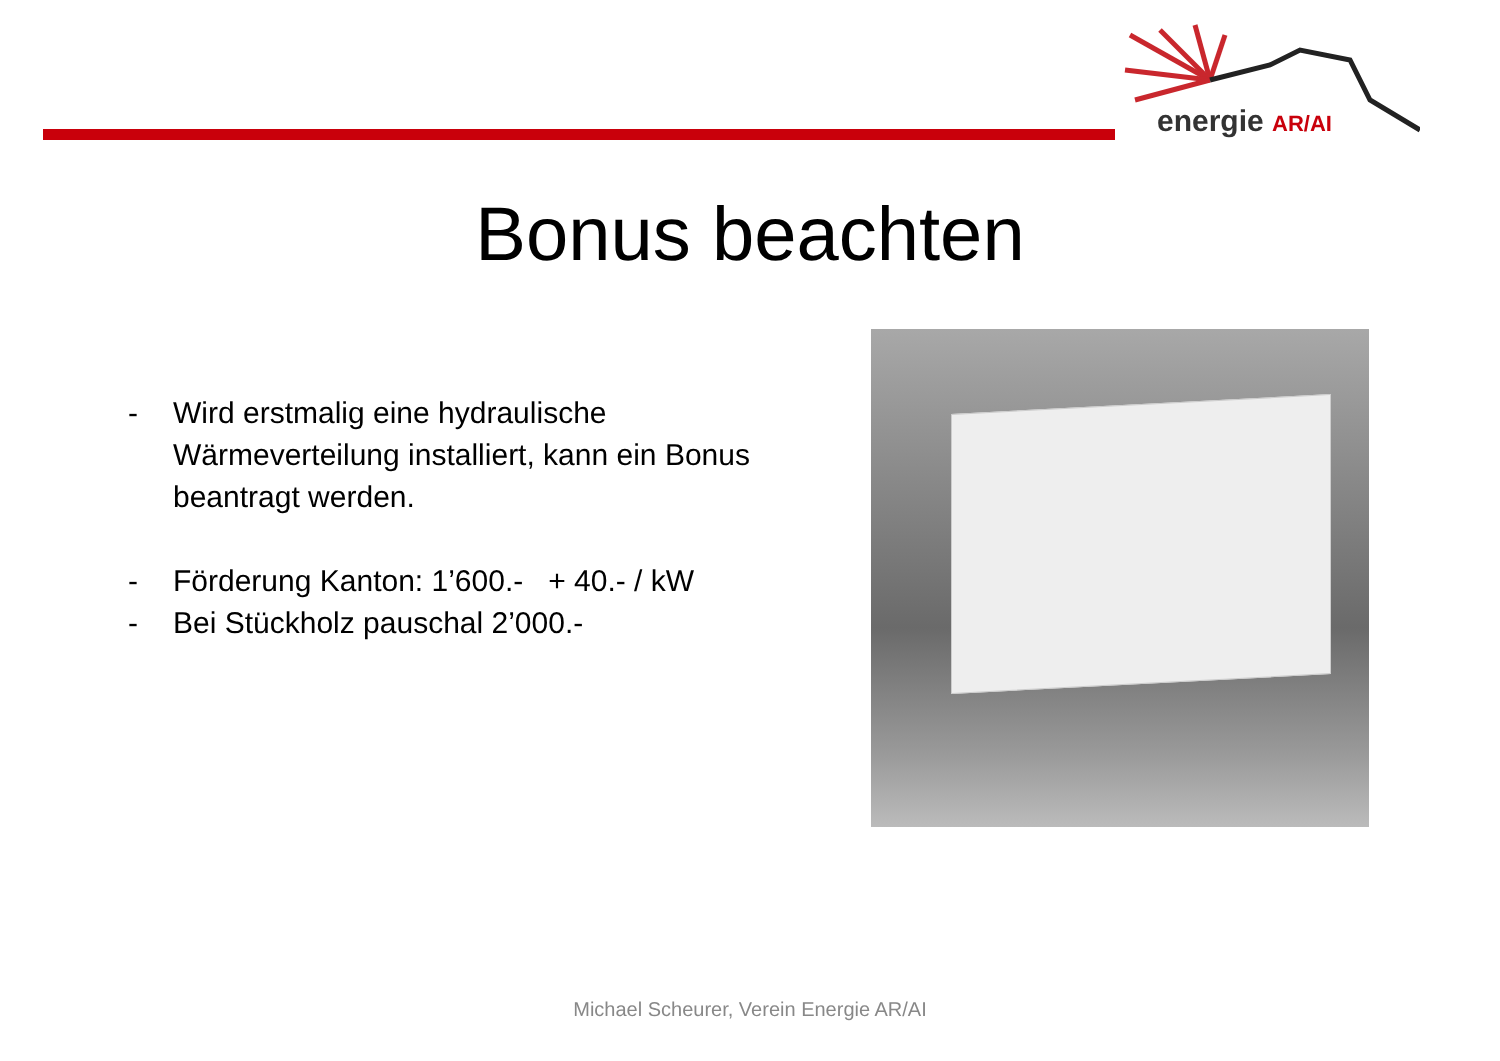energie AR/AI
Bonus beachten
- Wird erstmalig eine hydraulische Wärmeverteilung installiert, kann ein Bonus beantragt werden.
- Förderung Kanton: 1’600.- + 40.- / kW
- Bei Stückholz pauschal 2’000.-
Michael Scheurer, Verein Energie AR/AI